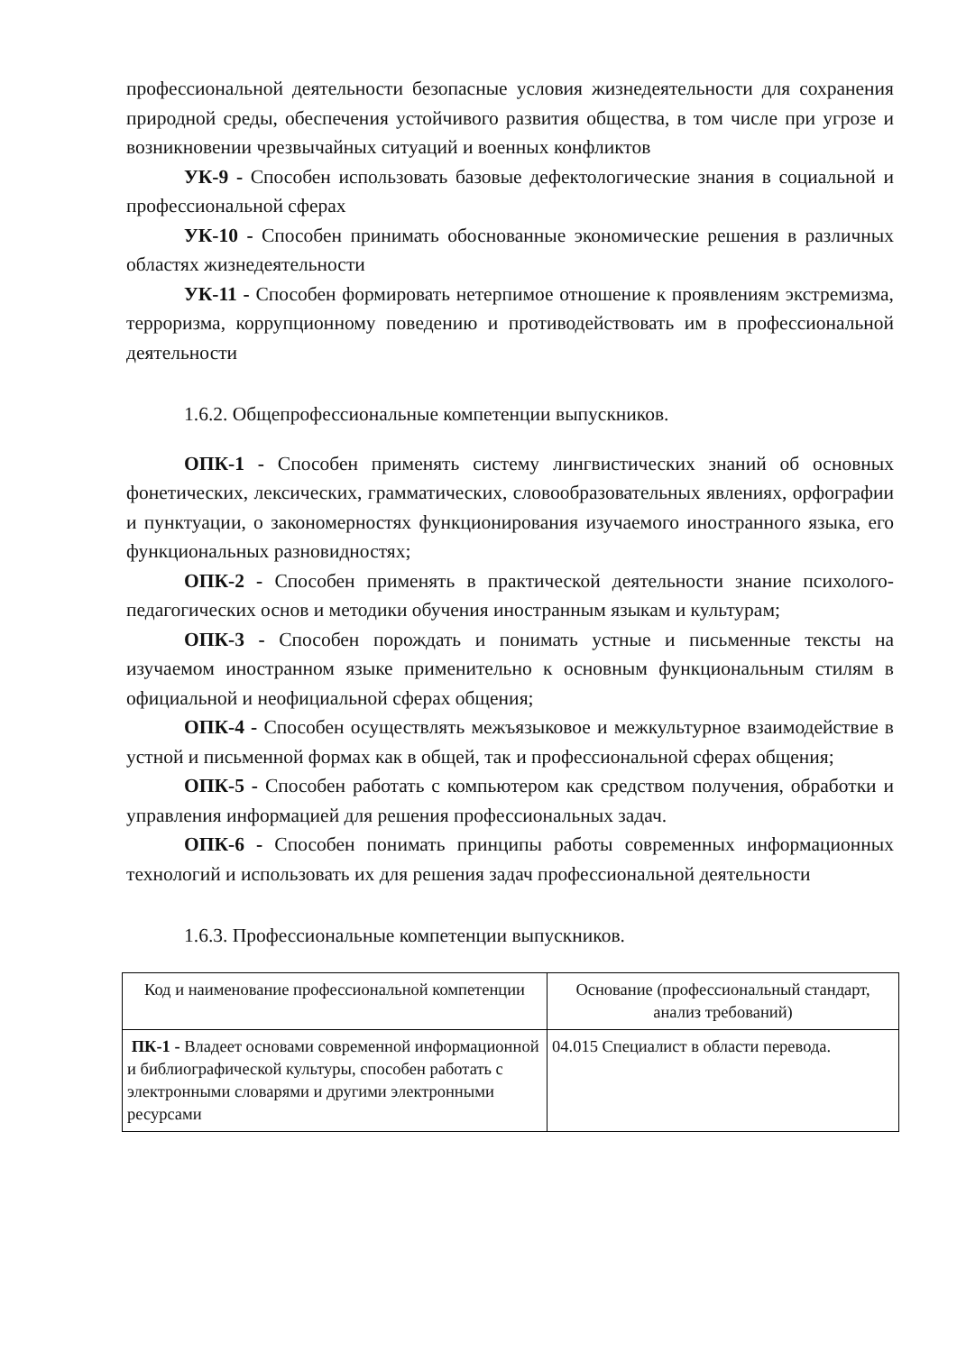профессиональной деятельности безопасные условия жизнедеятельности для сохранения природной среды, обеспечения устойчивого развития общества, в том числе при угрозе и возникновении чрезвычайных ситуаций и военных конфликтов
УК-9 - Способен использовать базовые дефектологические знания в социальной и профессиональной сферах
УК-10 - Способен принимать обоснованные экономические решения в различных областях жизнедеятельности
УК-11 - Способен формировать нетерпимое отношение к проявлениям экстремизма, терроризма, коррупционному поведению и противодействовать им в профессиональной деятельности
1.6.2. Общепрофессиональные компетенции выпускников.
ОПК-1 - Способен применять систему лингвистических знаний об основных фонетических, лексических, грамматических, словообразовательных явлениях, орфографии и пунктуации, о закономерностях функционирования изучаемого иностранного языка, его функциональных разновидностях;
ОПК-2 - Способен применять в практической деятельности знание психолого-педагогических основ и методики обучения иностранным языкам и культурам;
ОПК-3 - Способен порождать и понимать устные и письменные тексты на изучаемом иностранном языке применительно к основным функциональным стилям в официальной и неофициальной сферах общения;
ОПК-4 - Способен осуществлять межъязыковое и межкультурное взаимодействие в устной и письменной формах как в общей, так и профессиональной сферах общения;
ОПК-5 - Способен работать с компьютером как средством получения, обработки и управления информацией для решения профессиональных задач.
ОПК-6 - Способен понимать принципы работы современных информационных технологий и использовать их для решения задач профессиональной деятельности
1.6.3. Профессиональные компетенции выпускников.
| Код и наименование профессиональной компетенции | Основание (профессиональный стандарт, анализ требований) |
| --- | --- |
| ПК-1 - Владеет основами современной информационной и библиографической культуры, способен работать с электронными словарями и другими электронными ресурсами | 04.015 Специалист в области перевода. |